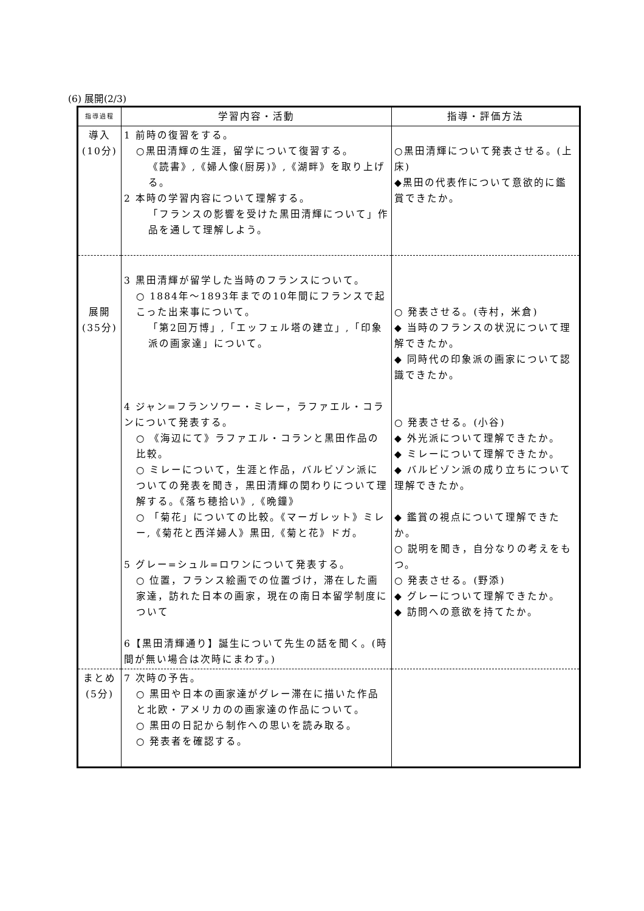(6) 展開(2/3)
| 指導過程 | 学習内容・活動 | 指導・評価方法 |
| --- | --- | --- |
| 導入 (10分) | 1 前時の復習をする。 ○黒田清輝の生涯，留学について復習する。 《読書》,《婦人像(厨房)》,《湖畔》を取り上げる。 2 本時の学習内容について理解する。 「フランスの影響を受けた黒田清輝について」作品を通して理解しよう。 | ○黒田清輝について発表させる。(上床) ◆黒田の代表作について意欲的に鑑賞できたか。 |
| 展開 (35分) | 3 黒田清輝が留学した当時のフランスについて。 ○ 1884年～1893年までの10年間にフランスで起こった出来事について。 「第2回万博」,「エッフェル塔の建立」,「印象派の画家達」について。 4 ジャン=フランソワー・ミレー，ラファエル・コランについて発表する。 ○ 《海辺にて》ラファエル・コランと黒田作品の比較。 ○ ミレーについて，生涯と作品，バルビゾン派についての発表を聞き，黒田清輝の関わりについて理解する。《落ち穂拾い》,《晩鐘》 ○ 「菊花」についての比較。《マーガレット》ミレー,《菊花と西洋婦人》黒田,《菊と花》ドガ。 5 グレー=シュル=ロワンについて発表する。 ○ 位置，フランス絵画での位置づけ，滞在した画家達，訪れた日本の画家，現在の南日本留学制度について 6【黒田清輝通り】誕生について先生の話を聞く。(時間が無い場合は次時にまわす。) | ○ 発表させる。(寺村，米倉) ◆ 当時のフランスの状況について理解できたか。 ◆ 同時代の印象派の画家について認識できたか。 ○ 発表させる。(小谷) ◆ 外光派について理解できたか。 ◆ ミレーについて理解できたか。 ◆ バルビゾン派の成り立ちについて理解できたか。 ◆ 鑑賞の視点について理解できたか。 ○ 説明を聞き，自分なりの考えをもつ。 ○ 発表させる。(野添) ◆ グレーについて理解できたか。 ◆ 訪問への意欲を持てたか。 |
| まとめ (5分) | 7 次時の予告。 ○ 黒田や日本の画家達がグレー滞在に描いた作品と北欧・アメリカのの画家達の作品について。 ○ 黒田の日記から制作への思いを読み取る。 ○ 発表者を確認する。 | |